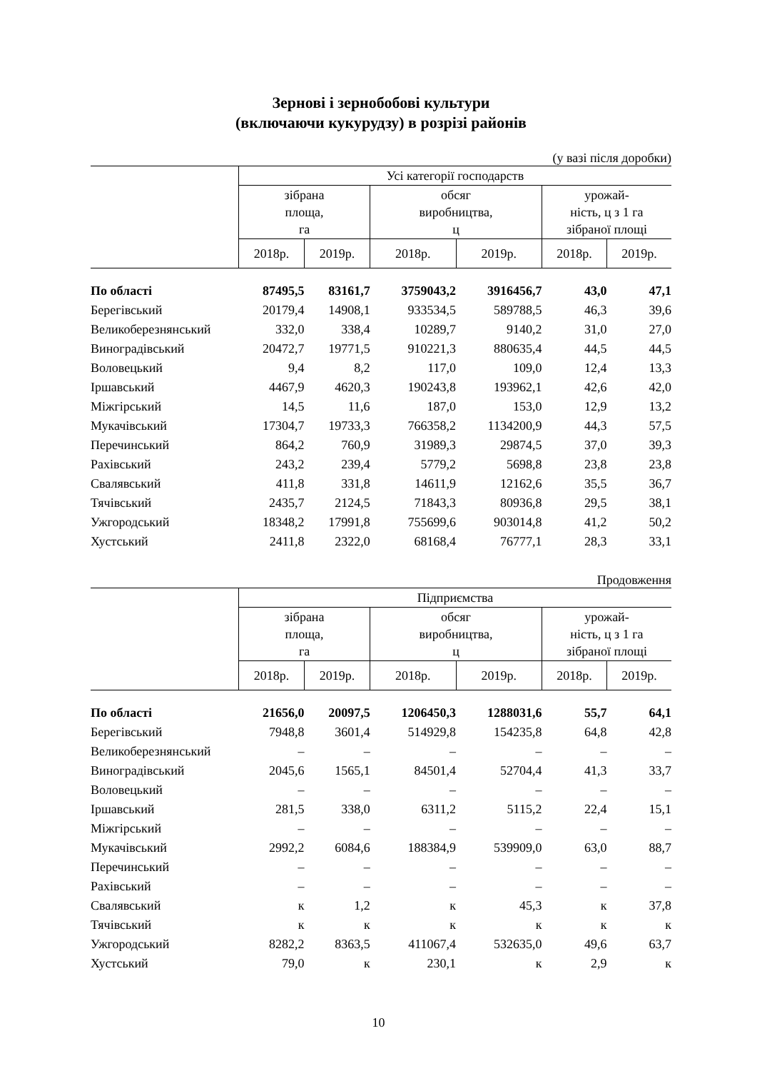Зернові і зернобобові культури
(включаючи кукурудзу) в розрізі районів
(у вазі після доробки)
| | Усі категорії господарств | | | | | |
| --- | --- | --- | --- | --- | --- | --- |
| | зібрана площа, га | | обсяг виробництва, ц | | урожай- ність, ц з 1 га зібраної площі | |
| | 2018р. | 2019р. | 2018р. | 2019р. | 2018р. | 2019р. |
| По області | 87495,5 | 83161,7 | 3759043,2 | 3916456,7 | 43,0 | 47,1 |
| Берегівський | 20179,4 | 14908,1 | 933534,5 | 589788,5 | 46,3 | 39,6 |
| Великоберезнянський | 332,0 | 338,4 | 10289,7 | 9140,2 | 31,0 | 27,0 |
| Виноградівський | 20472,7 | 19771,5 | 910221,3 | 880635,4 | 44,5 | 44,5 |
| Воловецький | 9,4 | 8,2 | 117,0 | 109,0 | 12,4 | 13,3 |
| Іршавський | 4467,9 | 4620,3 | 190243,8 | 193962,1 | 42,6 | 42,0 |
| Міжгірський | 14,5 | 11,6 | 187,0 | 153,0 | 12,9 | 13,2 |
| Мукачівський | 17304,7 | 19733,3 | 766358,2 | 1134200,9 | 44,3 | 57,5 |
| Перечинський | 864,2 | 760,9 | 31989,3 | 29874,5 | 37,0 | 39,3 |
| Рахівський | 243,2 | 239,4 | 5779,2 | 5698,8 | 23,8 | 23,8 |
| Свалявський | 411,8 | 331,8 | 14611,9 | 12162,6 | 35,5 | 36,7 |
| Тячівський | 2435,7 | 2124,5 | 71843,3 | 80936,8 | 29,5 | 38,1 |
| Ужгородський | 18348,2 | 17991,8 | 755699,6 | 903014,8 | 41,2 | 50,2 |
| Хустський | 2411,8 | 2322,0 | 68168,4 | 76777,1 | 28,3 | 33,1 |
Продовження
| | Підприємства | | | | | |
| --- | --- | --- | --- | --- | --- | --- |
| | зібрана площа, га | | обсяг виробництва, ц | | урожай- ність, ц з 1 га зібраної площі | |
| | 2018р. | 2019р. | 2018р. | 2019р. | 2018р. | 2019р. |
| По області | 21656,0 | 20097,5 | 1206450,3 | 1288031,6 | 55,7 | 64,1 |
| Берегівський | 7948,8 | 3601,4 | 514929,8 | 154235,8 | 64,8 | 42,8 |
| Великоберезнянський | – | – | – | – | – | – |
| Виноградівський | 2045,6 | 1565,1 | 84501,4 | 52704,4 | 41,3 | 33,7 |
| Воловецький | – | – | – | – | – | – |
| Іршавський | 281,5 | 338,0 | 6311,2 | 5115,2 | 22,4 | 15,1 |
| Міжгірський | – | – | – | – | – | – |
| Мукачівський | 2992,2 | 6084,6 | 188384,9 | 539909,0 | 63,0 | 88,7 |
| Перечинський | – | – | – | – | – | – |
| Рахівський | – | – | – | – | – | – |
| Свалявський | к | 1,2 | к | 45,3 | к | 37,8 |
| Тячівський | к | к | к | к | к | к |
| Ужгородський | 8282,2 | 8363,5 | 411067,4 | 532635,0 | 49,6 | 63,7 |
| Хустський | 79,0 | к | 230,1 | к | 2,9 | к |
10